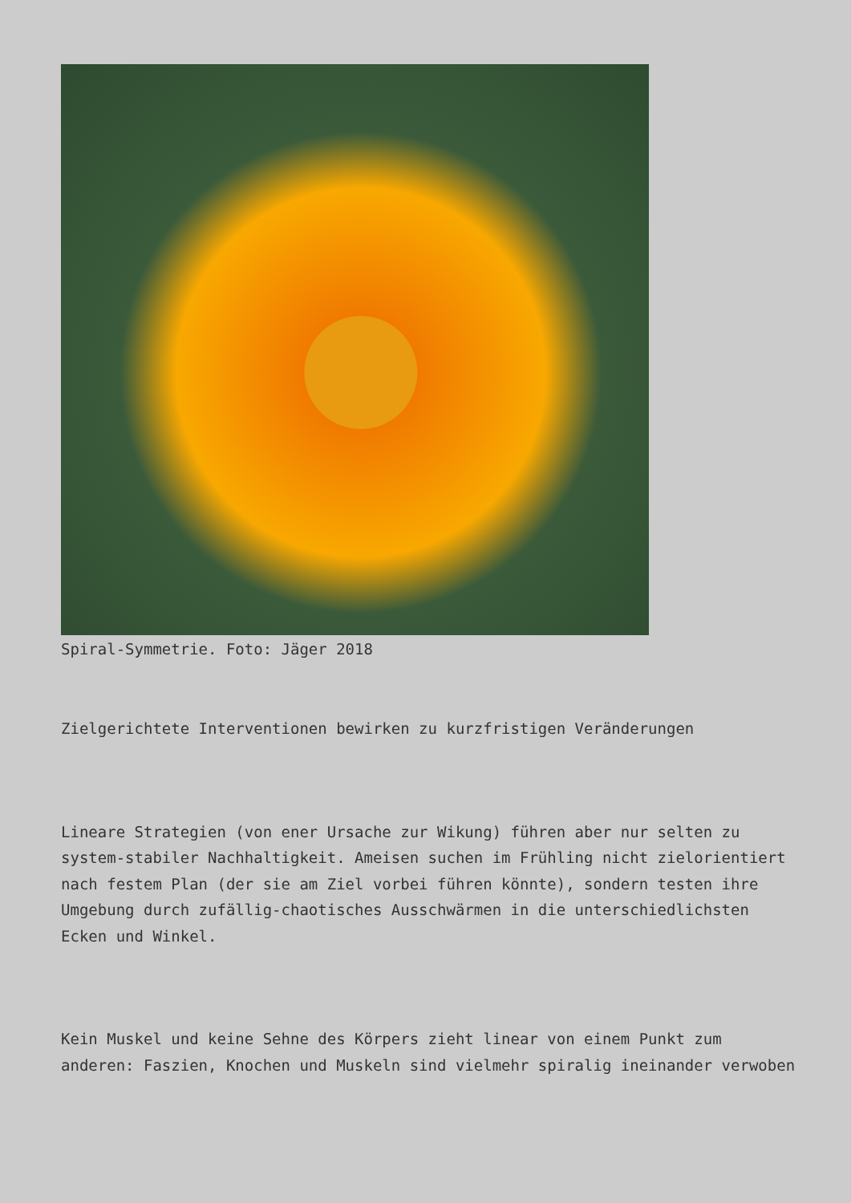Spiral-Symmetrie. Foto: Jäger 2018
Zielgerichtete Interventionen bewirken zu kurzfristigen Veränderungen
Lineare Strategien (von ener Ursache zur Wikung) führen aber nur selten zu system-stabiler Nachhaltigkeit. Ameisen suchen im Frühling nicht zielorientiert nach festem Plan (der sie am Ziel vorbei führen könnte), sondern testen ihre Umgebung durch zufällig-chaotisches Ausschwärmen in die unterschiedlichsten Ecken und Winkel.
Kein Muskel und keine Sehne des Körpers zieht linear von einem Punkt zum anderen: Faszien, Knochen und Muskeln sind vielmehr spiralig ineinander verwoben